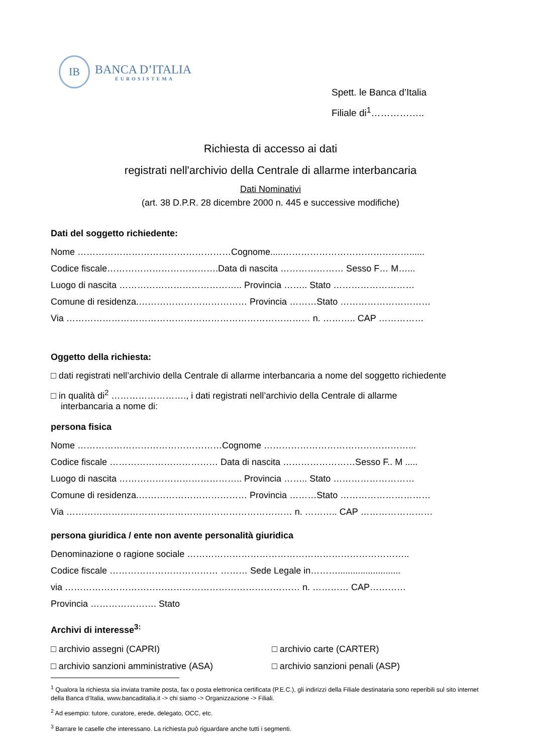IB
BANCA D’ITALIA
EUROSISTEMA
Spett. le Banca d’Italia
Filiale di<sup>1</sup>……………..
Richiesta di accesso ai dati
registrati nell'archivio della Centrale di allarme interbancaria
Dati Nominativi
(art. 38 D.P.R. 28 dicembre 2000 n. 445 e successive modifiche)
Dati del soggetto richiedente:
Nome ……………………………………………Cognome.....……………………………………......
Codice fiscale……………………………….Data di nascita ………………… Sesso F… M…...
Luogo di nascita ………………………………….. Provincia …….. Stato ………………………
Comune di residenza.……………………………… Provincia ………Stato …………………………
Via ……………………………………………………………………… n. ……….. CAP ……………
Oggetto della richiesta:
□ dati registrati nell’archivio della Centrale di allarme interbancaria a nome del soggetto richiedente
□ in qualità di<sup>2</sup> ……………………., i dati registrati nell’archivio della Centrale di allarme
interbancaria a nome di:
persona fisica
Nome …………………………………………Cognome …………………………………………...
Codice fiscale ……………………………… Data di nascita ……………………Sesso F.. M .....
Luogo di nascita ………………………………….. Provincia …….. Stato ………………………
Comune di residenza.……………………………… Provincia ………Stato …………………………
Via ………………………………………………………………… n. ……….. CAP ……………………
persona giuridica / ente non avente personalità giuridica
Denominazione o ragione sociale ………………………………………………………………..
Codice fiscale ……………………………… ……… Sede Legale in……….........................
via …………………………………………………………………… n. ………… CAP…………
Provincia …………………. Stato
Archivi di interesse<sup>3:</sup>
□ archivio assegni (CAPRI)
□ archivio carte (CARTER)
□ archivio sanzioni amministrative (ASA)
□ archivio sanzioni penali (ASP)
<sup>1</sup> Qualora la richiesta sia inviata tramite posta, fax o posta elettronica certificata (P.E.C.), gli indirizzi della Filiale destinataria sono reperibili sul sito internet della Banca d’Italia, www.bancaditalia.it -> chi siamo -> Organizzazione -> Filiali.
<sup>2</sup> Ad esempio: tutore, curatore, erede, delegato, OCC, etc.
<sup>3</sup> Barrare le caselle che interessano. La richiesta può riguardare anche tutti i segmenti.